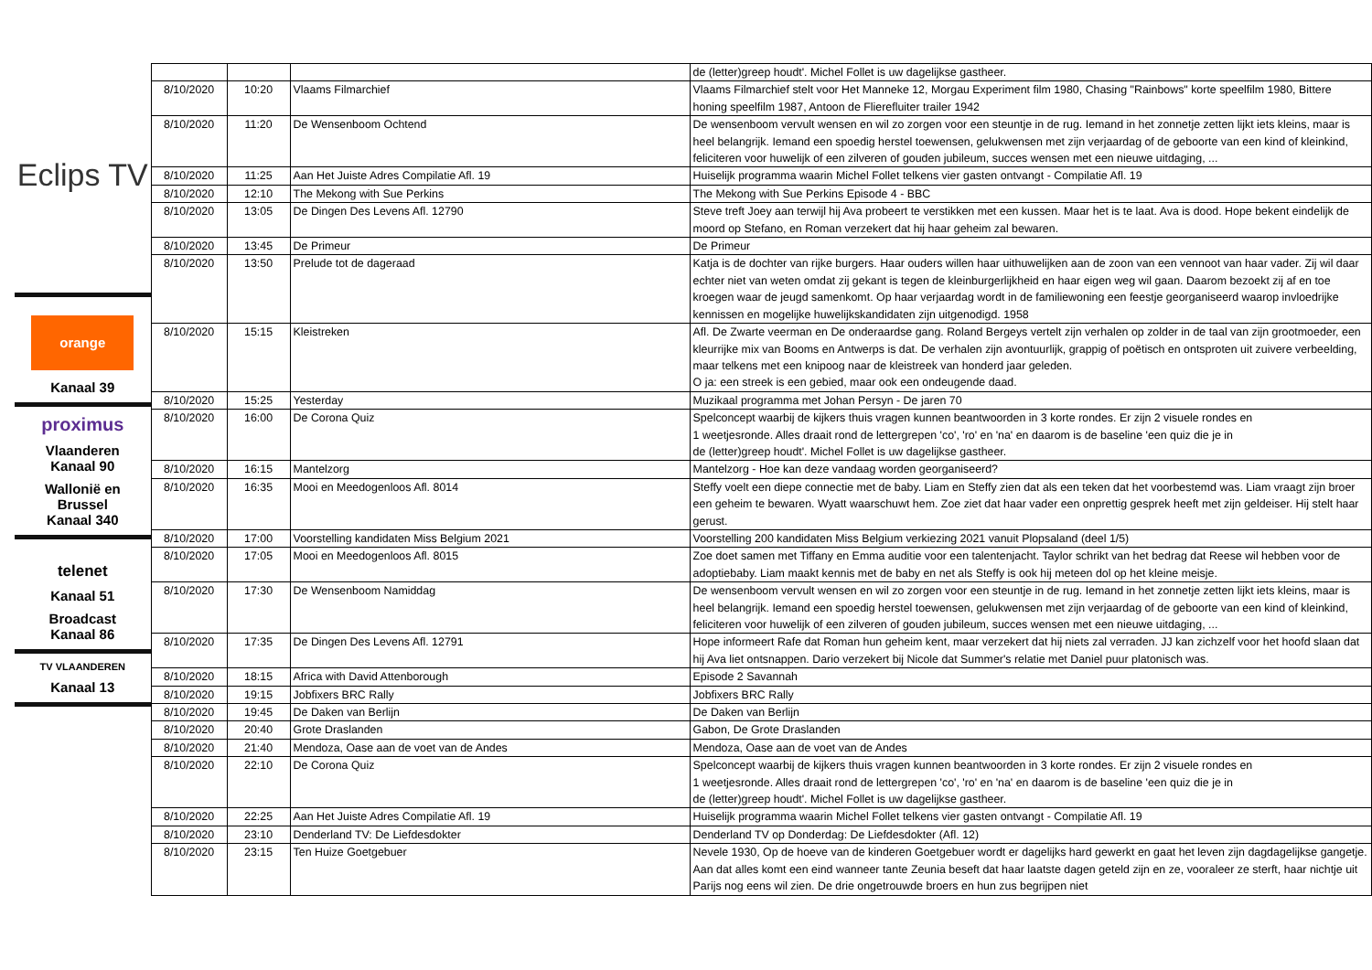Eclips TV
orange
Kanaal 39
proximus
Vlaanderen
Kanaal 90
Wallonië en
Brussel
Kanaal 340
telenet
Kanaal 51
Broadcast
Kanaal 86
TV VLAANDEREN
Kanaal 13
| | | | de (letter)greep houdt'. Michel Follet is uw dagelijkse gastheer. |
| 8/10/2020 | 10:20 | Vlaams Filmarchief | Vlaams Filmarchief stelt voor Het Manneke 12, Morgau Experiment film 1980, Chasing "Rainbows" korte speelfilm 1980, Bittere honing speelfilm 1987, Antoon de Flierefluiter trailer 1942 |
| 8/10/2020 | 11:20 | De Wensenboom Ochtend | De wensenboom vervult wensen en wil zo zorgen voor een steuntje in de rug. Iemand in het zonnetje zetten lijkt iets kleins, maar is heel belangrijk. Iemand een spoedig herstel toewensen, gelukwensen met zijn verjaardag of de geboorte van een kind of kleinkind, feliciteren voor huwelijk of een zilveren of gouden jubileum, succes wensen met een nieuwe uitdaging, ... |
| 8/10/2020 | 11:25 | Aan Het Juiste Adres Compilatie Afl. 19 | Huiselijk programma waarin Michel Follet telkens vier gasten ontvangt - Compilatie Afl. 19 |
| 8/10/2020 | 12:10 | The Mekong with Sue Perkins | The Mekong with Sue Perkins Episode 4 - BBC |
| 8/10/2020 | 13:05 | De Dingen Des Levens Afl. 12790 | Steve treft Joey aan terwijl hij Ava probeert te verstikken met een kussen. Maar het is te laat. Ava is dood. Hope bekent eindelijk de moord op Stefano, en Roman verzekert dat hij haar geheim zal bewaren. |
| 8/10/2020 | 13:45 | De Primeur | De Primeur |
| 8/10/2020 | 13:50 | Prelude tot de dageraad | Katja is de dochter van rijke burgers. Haar ouders willen haar uithuwelijken aan de zoon van een vennoot van haar vader. Zij wil daar echter niet van weten omdat zij gekant is tegen de kleinburgerlijkheid en haar eigen weg wil gaan. Daarom bezoekt zij af en toe kroegen waar de jeugd samenkomt. Op haar verjaardag wordt in de familiewoning een feestje georganiseerd waarop invloedrijke kennissen en mogelijke huwelijkskandidaten zijn uitgenodigd. 1958 |
| 8/10/2020 | 15:15 | Kleistreken | Afl. De Zwarte veerman en De onderaardse gang. Roland Bergeys vertelt zijn verhalen op zolder in de taal van zijn grootmoeder, een kleurrijke mix van Booms en Antwerps is dat. De verhalen zijn avontuurlijk, grappig of poëtisch en ontsproten uit zuivere verbeelding, maar telkens met een knipoog naar de kleistreek van honderd jaar geleden. O ja: een streek is een gebied, maar ook een ondeugende daad. |
| 8/10/2020 | 15:25 | Yesterday | Muzikaal programma met Johan Persyn - De jaren 70 |
| 8/10/2020 | 16:00 | De Corona Quiz | Spelconcept waarbij de kijkers thuis vragen kunnen beantwoorden in 3 korte rondes. Er zijn 2 visuele rondes en 1 weetjesronde. Alles draait rond de lettergrepen 'co', 'ro' en 'na' en daarom is de baseline 'een quiz die je in de (letter)greep houdt'. Michel Follet is uw dagelijkse gastheer. |
| 8/10/2020 | 16:15 | Mantelzorg | Mantelzorg - Hoe kan deze vandaag worden georganiseerd? |
| 8/10/2020 | 16:35 | Mooi en Meedogenloos Afl. 8014 | Steffy voelt een diepe connectie met de baby. Liam en Steffy zien dat als een teken dat het voorbestemd was. Liam vraagt zijn broer een geheim te bewaren. Wyatt waarschuwt hem. Zoe ziet dat haar vader een onprettig gesprek heeft met zijn geldeiser. Hij stelt haar gerust. |
| 8/10/2020 | 17:00 | Voorstelling kandidaten Miss Belgium 2021 | Voorstelling 200 kandidaten Miss Belgium verkiezing 2021 vanuit Plopsaland (deel 1/5) |
| 8/10/2020 | 17:05 | Mooi en Meedogenloos Afl. 8015 | Zoe doet samen met Tiffany en Emma auditie voor een talentenjacht. Taylor schrikt van het bedrag dat Reese wil hebben voor de adoptiebaby. Liam maakt kennis met de baby en net als Steffy is ook hij meteen dol op het kleine meisje. |
| 8/10/2020 | 17:30 | De Wensenboom Namiddag | De wensenboom vervult wensen en wil zo zorgen voor een steuntje in de rug. Iemand in het zonnetje zetten lijkt iets kleins, maar is heel belangrijk. Iemand een spoedig herstel toewensen, gelukwensen met zijn verjaardag of de geboorte van een kind of kleinkind, feliciteren voor huwelijk of een zilveren of gouden jubileum, succes wensen met een nieuwe uitdaging, ... |
| 8/10/2020 | 17:35 | De Dingen Des Levens Afl. 12791 | Hope informeert Rafe dat Roman hun geheim kent, maar verzekert dat hij niets zal verraden. JJ kan zichzelf voor het hoofd slaan dat hij Ava liet ontsnappen. Dario verzekert bij Nicole dat Summer's relatie met Daniel puur platonisch was. |
| 8/10/2020 | 18:15 | Africa with David Attenborough | Episode 2 Savannah |
| 8/10/2020 | 19:15 | Jobfixers BRC Rally | Jobfixers BRC Rally |
| 8/10/2020 | 19:45 | De Daken van Berlijn | De Daken van Berlijn |
| 8/10/2020 | 20:40 | Grote Draslanden | Gabon, De Grote Draslanden |
| 8/10/2020 | 21:40 | Mendoza, Oase aan de voet van de Andes | Mendoza, Oase aan de voet van de Andes |
| 8/10/2020 | 22:10 | De Corona Quiz | Spelconcept waarbij de kijkers thuis vragen kunnen beantwoorden in 3 korte rondes. Er zijn 2 visuele rondes en 1 weetjesronde. Alles draait rond de lettergrepen 'co', 'ro' en 'na' en daarom is de baseline 'een quiz die je in de (letter)greep houdt'. Michel Follet is uw dagelijkse gastheer. |
| 8/10/2020 | 22:25 | Aan Het Juiste Adres Compilatie Afl. 19 | Huiselijk programma waarin Michel Follet telkens vier gasten ontvangt - Compilatie Afl. 19 |
| 8/10/2020 | 23:10 | Denderland TV: De Liefdesdokter | Denderland TV op Donderdag: De Liefdesdokter (Afl. 12) |
| 8/10/2020 | 23:15 | Ten Huize Goetgebuer | Nevele 1930, Op de hoeve van de kinderen Goetgebuer wordt er dagelijks hard gewerkt en gaat het leven zijn dagdagelijkse gangetje. Aan dat alles komt een eind wanneer tante Zeunia beseft dat haar laatste dagen geteld zijn en ze, vooraleer ze sterft, haar nichtje uit Parijs nog eens wil zien. De drie ongetrouwde broers en hun zus begrijpen niet |